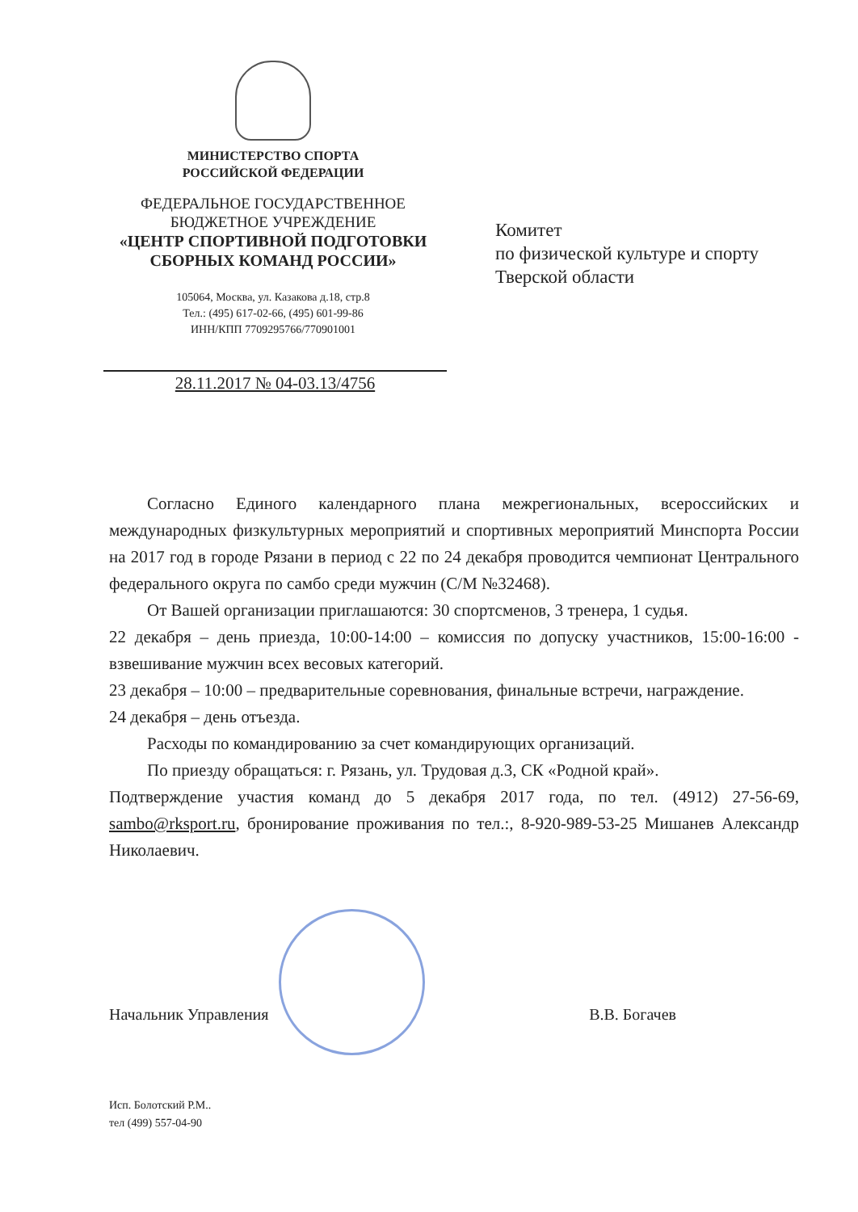МИНИСТЕРСТВО СПОРТА
РОССИЙСКОЙ ФЕДЕРАЦИИ
ФЕДЕРАЛЬНОЕ ГОСУДАРСТВЕННОЕ
БЮДЖЕТНОЕ УЧРЕЖДЕНИЕ
«ЦЕНТР СПОРТИВНОЙ ПОДГОТОВКИ
СБОРНЫХ КОМАНД РОССИИ»
105064, Москва, ул. Казакова д.18, стр.8
Тел.: (495) 617-02-66, (495) 601-99-86
ИНН/КПП 7709295766/770901001
28.11.2017 № 04-03.13/4756
Комитет
по физической культуре и спорту
Тверской области
Согласно Единого календарного плана межрегиональных, всероссийских и международных физкультурных мероприятий и спортивных мероприятий Минспорта России на 2017 год в городе Рязани в период с 22 по 24 декабря проводится чемпионат Центрального федерального округа по самбо среди мужчин (С/М №32468).
От Вашей организации приглашаются: 30 спортсменов, 3 тренера, 1 судья.
22 декабря – день приезда, 10:00-14:00 – комиссия по допуску участников, 15:00-16:00 - взвешивание мужчин всех весовых категорий.
23 декабря – 10:00 – предварительные соревнования, финальные встречи, награждение.
24 декабря – день отъезда.
Расходы по командированию за счет командирующих организаций.
По приезду обращаться: г. Рязань, ул. Трудовая д.3, СК «Родной край».
Подтверждение участия команд до 5 декабря 2017 года, по тел. (4912) 27-56-69, sambo@rksport.ru, бронирование проживания по тел.:, 8-920-989-53-25 Мишанев Александр Николаевич.
Начальник Управления В.В. Богачев
Исп. Болотский Р.М..
тел (499) 557-04-90